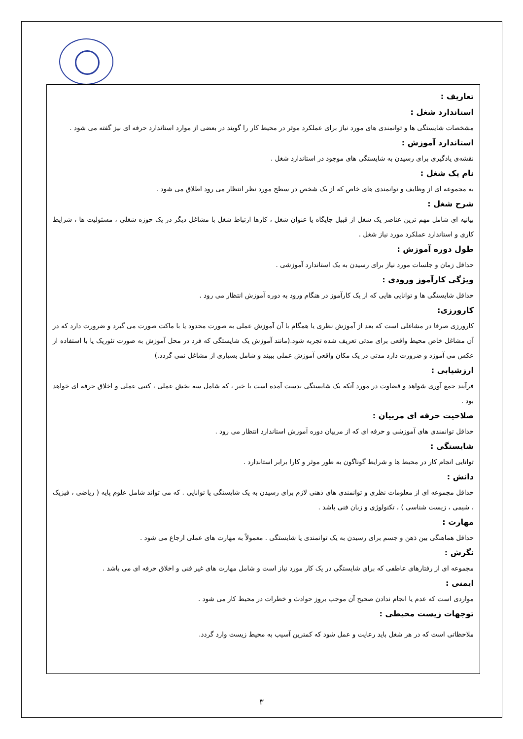تعاریف :
استاندارد شغل :
مشخصات شایستگی ها و توانمندی های مورد نیاز برای عملکرد موثر در محیط کار را گویند در بعضی از موارد استاندارد حرفه ای نیز گفته می شود .
استاندارد آموزش :
نقشه‌ی یادگیری برای رسیدن به شایستگی های موجود در استاندارد شغل .
نام یک شغل :
به مجموعه ای از وظایف و توانمندی های خاص که از یک شخص در سطح مورد نظر انتظار می رود اطلاق می شود .
شرح شغل :
بیانیه ای شامل مهم ترین عناصر یک شغل از قبیل جایگاه یا عنوان شغل ، کارها ارتباط شغل با مشاغل دیگر در یک حوزه شغلی ، مسئولیت ها ، شرایط کاری و استاندارد عملکرد مورد نیاز شغل .
طول دوره آموزش :
حداقل زمان و جلسات مورد نیاز برای رسیدن به یک استاندارد آموزشی .
ویژگی کارآموز ورودی :
حداقل شایستگی ها و توانایی هایی که از یک کارآموز در هنگام ورود به دوره آموزش انتظار می رود .
کارورزی:
کارورزی صرفا در مشاغلی است که بعد از آموزش نظری یا همگام با آن آموزش عملی به صورت محدود یا با ماکت صورت می گیرد و ضرورت دارد که در آن مشاغل خاص محیط واقعی برای مدتی تعریف شده تجربه شود.(مانند آموزش یک شایستگی که فرد در محل آموزش به صورت تئوریک یا با استفاده از عکس می آموزد و ضرورت دارد مدتی در یک مکان واقعی آموزش عملی ببیند و شامل بسیاری از مشاغل نمی گردد.)
ارزشیابی :
فرآیند جمع آوری شواهد و قضاوت در مورد آنکه یک شایستگی بدست آمده است یا خیر ، که شامل سه بخش عملی ، کتبی عملی و اخلاق حرفه ای خواهد بود .
صلاحیت حرفه ای مربیان :
حداقل توانمندی های آموزشی و حرفه ای که از مربیان دوره آموزش استاندارد انتظار می رود .
شایستگی :
توانایی انجام کار در محیط ها و شرایط گوناگون به طور موثر و کارا برابر استاندارد .
دانش :
حداقل مجموعه ای از معلومات نظری و توانمندی های ذهنی لازم برای رسیدن به یک شایستگی یا توانایی . که می تواند شامل علوم پایه ( ریاضی ، فیزیک ، شیمی ، زیست شناسی ) ، تکنولوژی و زبان فنی باشد .
مهارت :
حداقل هماهنگی بین ذهن و جسم برای رسیدن به یک توانمندی یا شایستگی . معمولاً به مهارت های عملی ارجاع می شود .
نگرش :
مجموعه ای از رفتارهای عاطفی که برای شایستگی در یک کار مورد نیاز است و شامل مهارت های غیر فنی و اخلاق حرفه ای می باشد .
ایمنی :
مواردی است که عدم یا انجام ندادن صحیح آن موجب بروز حوادث و خطرات در محیط کار می شود .
توجهات زیست محیطی :
ملاحظاتی است که در هر شغل باید رعایت و عمل شود که کمترین آسیب به محیط زیست وارد گردد.
۳